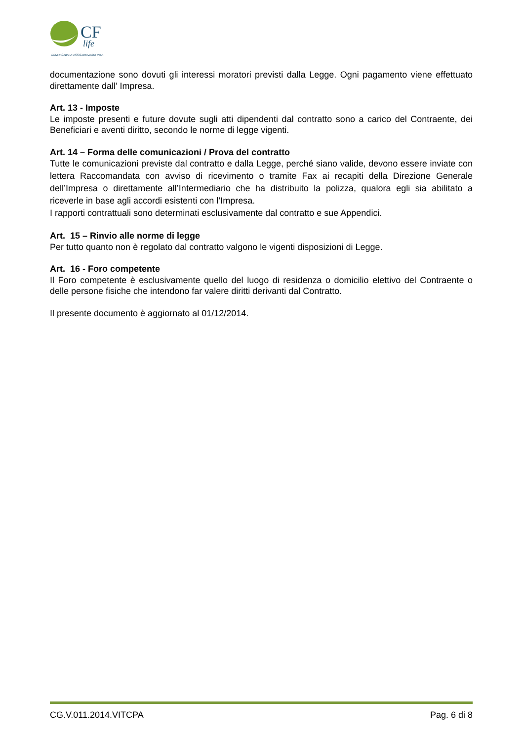CF
life
COMPAGNIA DI ASSICURAZIONI VITA
documentazione sono dovuti gli interessi moratori previsti dalla Legge. Ogni pagamento viene effettuato direttamente dall’ Impresa.
Art. 13 - Imposte
Le imposte presenti e future dovute sugli atti dipendenti dal contratto sono a carico del Contraente, dei Beneficiari e aventi diritto, secondo le norme di legge vigenti.
Art. 14 – Forma delle comunicazioni / Prova del contratto
Tutte le comunicazioni previste dal contratto e dalla Legge, perché siano valide, devono essere inviate con lettera Raccomandata con avviso di ricevimento o tramite Fax ai recapiti della Direzione Generale dell’Impresa o direttamente all’Intermediario che ha distribuito la polizza, qualora egli sia abilitato a riceverle in base agli accordi esistenti con l’Impresa.
I rapporti contrattuali sono determinati esclusivamente dal contratto e sue Appendici.
Art. 15 – Rinvio alle norme di legge
Per tutto quanto non è regolato dal contratto valgono le vigenti disposizioni di Legge.
Art. 16 - Foro competente
Il Foro competente è esclusivamente quello del luogo di residenza o domicilio elettivo del Contraente o delle persone fisiche che intendono far valere diritti derivanti dal Contratto.
Il presente documento è aggiornato al 01/12/2014.
CG.V.011.2014.VITCPA Pag. 6 di 8